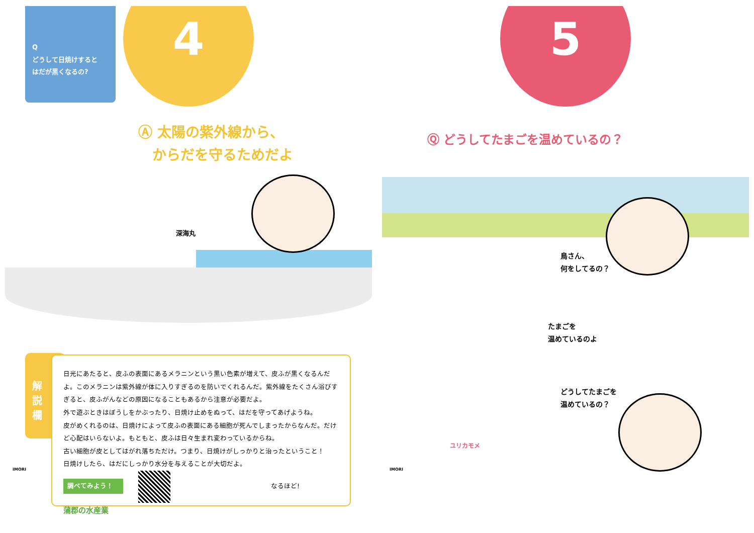Q
どうして日焼けすると
はだが黒くなるの?
4
Ⓐ 太陽の紫外線から、
　からだを守るためだよ
深海丸
解
説
欄
日光にあたると、皮ふの表面にあるメラニンという黒い色素が増えて、皮ふが黒くなるんだよ。このメラニンは紫外線が体に入りすぎるのを防いでくれるんだ。紫外線をたくさん浴びすぎると、皮ふがんなどの原因になることもあるから注意が必要だよ。
外で遊ぶときはぼうしをかぶったり、日焼け止めをぬって、はだを守ってあげようね。
皮がめくれるのは、日焼けによって皮ふの表面にある細胞が死んでしまったからなんだ。だけど心配はいらないよ。もともと、皮ふは日々生まれ変わっているからね。
古い細胞が皮としてはがれ落ちただけ。つまり、日焼けがしっかりと治ったということ！
日焼けしたら、はだにしっかり水分を与えることが大切だよ。
調べてみよう！ なるほど!
蒲郡の水産業
IMORI
5
Ⓠ どうしてたまごを温めているの？
鳥さん、
何をしてるの？
たまごを
温めているのよ
どうしてたまごを
温めているの？
ユリカモメ
IMORI